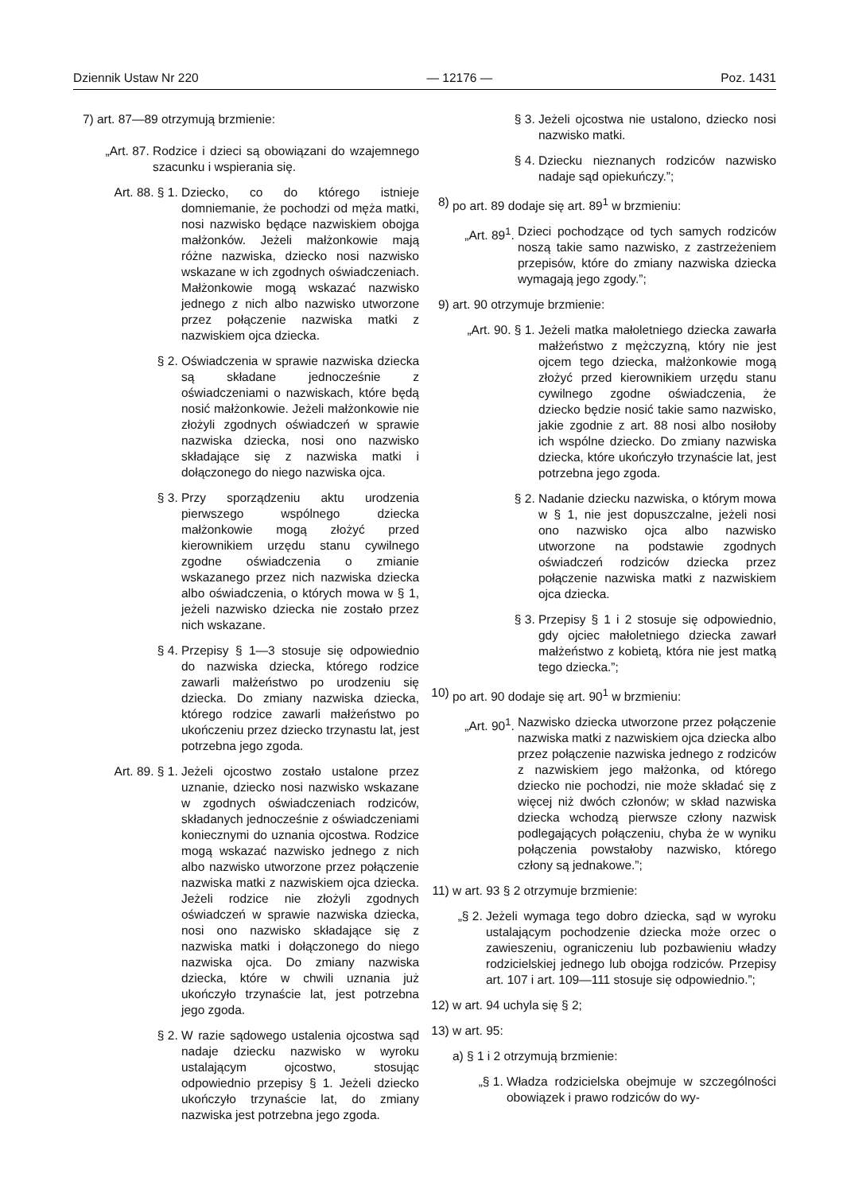Dziennik Ustaw Nr 220 — 12176 — Poz. 1431
7) art. 87—89 otrzymują brzmienie:
„Art. 87. Rodzice i dzieci są obowiązani do wzajemnego szacunku i wspierania się.
Art. 88. § 1. Dziecko, co do którego istnieje domniemanie, że pochodzi od męża matki, nosi nazwisko będące nazwiskiem obojga małżonków. Jeżeli małżonkowie mają różne nazwiska, dziecko nosi nazwisko wskazane w ich zgodnych oświadczeniach. Małżonkowie mogą wskazać nazwisko jednego z nich albo nazwisko utworzone przez połączenie nazwiska matki z nazwiskiem ojca dziecka.
§ 2. Oświadczenia w sprawie nazwiska dziecka są składane jednocześnie z oświadczeniami o nazwiskach, które będą nosić małżonkowie. Jeżeli małżonkowie nie złożyli zgodnych oświadczeń w sprawie nazwiska dziecka, nosi ono nazwisko składające się z nazwiska matki i dołączonego do niego nazwiska ojca.
§ 3. Przy sporządzeniu aktu urodzenia pierwszego wspólnego dziecka małżonkowie mogą złożyć przed kierownikiem urzędu stanu cywilnego zgodne oświadczenia o zmianie wskazanego przez nich nazwiska dziecka albo oświadczenia, o których mowa w § 1, jeżeli nazwisko dziecka nie zostało przez nich wskazane.
§ 4. Przepisy § 1—3 stosuje się odpowiednio do nazwiska dziecka, którego rodzice zawarli małżeństwo po urodzeniu się dziecka. Do zmiany nazwiska dziecka, którego rodzice zawarli małżeństwo po ukończeniu przez dziecko trzynastu lat, jest potrzebna jego zgoda.
Art. 89. § 1. Jeżeli ojcostwo zostało ustalone przez uznanie, dziecko nosi nazwisko wskazane w zgodnych oświadczeniach rodziców, składanych jednocześnie z oświadczeniami koniecznymi do uznania ojcostwa. Rodzice mogą wskazać nazwisko jednego z nich albo nazwisko utworzone przez połączenie nazwiska matki z nazwiskiem ojca dziecka. Jeżeli rodzice nie złożyli zgodnych oświadczeń w sprawie nazwiska dziecka, nosi ono nazwisko składające się z nazwiska matki i dołączonego do niego nazwiska ojca. Do zmiany nazwiska dziecka, które w chwili uznania już ukończyło trzynaście lat, jest potrzebna jego zgoda.
§ 2. W razie sądowego ustalenia ojcostwa sąd nadaje dziecku nazwisko w wyroku ustalającym ojcostwo, stosując odpowiednio przepisy § 1. Jeżeli dziecko ukończyło trzynaście lat, do zmiany nazwiska jest potrzebna jego zgoda.
§ 3. Jeżeli ojcostwa nie ustalono, dziecko nosi nazwisko matki.
§ 4. Dziecku nieznanych rodziców nazwisko nadaje sąd opiekuńczy.”;
8) po art. 89 dodaje się art. 89<sup>1</sup> w brzmieniu:
„Art. 89<sup>1</sup>. Dzieci pochodzące od tych samych rodziców noszą takie samo nazwisko, z zastrzeżeniem przepisów, które do zmiany nazwiska dziecka wymagają jego zgody.”;
9) art. 90 otrzymuje brzmienie:
„Art. 90. § 1. Jeżeli matka małoletniego dziecka zawarła małżeństwo z mężczyzną, który nie jest ojcem tego dziecka, małżonkowie mogą złożyć przed kierownikiem urzędu stanu cywilnego zgodne oświadczenia, że dziecko będzie nosić takie samo nazwisko, jakie zgodnie z art. 88 nosi albo nosiłoby ich wspólne dziecko. Do zmiany nazwiska dziecka, które ukończyło trzynaście lat, jest potrzebna jego zgoda.
§ 2. Nadanie dziecku nazwiska, o którym mowa w § 1, nie jest dopuszczalne, jeżeli nosi ono nazwisko ojca albo nazwisko utworzone na podstawie zgodnych oświadczeń rodziców dziecka przez połączenie nazwiska matki z nazwiskiem ojca dziecka.
§ 3. Przepisy § 1 i 2 stosuje się odpowiednio, gdy ojciec małoletniego dziecka zawarł małżeństwo z kobietą, która nie jest matką tego dziecka.”;
10) po art. 90 dodaje się art. 90<sup>1</sup> w brzmieniu:
„Art. 90<sup>1</sup>. Nazwisko dziecka utworzone przez połączenie nazwiska matki z nazwiskiem ojca dziecka albo przez połączenie nazwiska jednego z rodziców z nazwiskiem jego małżonka, od którego dziecko nie pochodzi, nie może składać się z więcej niż dwóch członów; w skład nazwiska dziecka wchodzą pierwsze człony nazwisk podlegających połączeniu, chyba że w wyniku połączenia powstałoby nazwisko, którego człony są jednakowe.”;
11) w art. 93 § 2 otrzymuje brzmienie:
„§ 2. Jeżeli wymaga tego dobro dziecka, sąd w wyroku ustalającym pochodzenie dziecka może orzec o zawieszeniu, ograniczeniu lub pozbawieniu władzy rodzicielskiej jednego lub obojga rodziców. Przepisy art. 107 i art. 109—111 stosuje się odpowiednio.”;
12) w art. 94 uchyla się § 2;
13) w art. 95:
a) § 1 i 2 otrzymują brzmienie:
„§ 1. Władza rodzicielska obejmuje w szczególności obowiązek i prawo rodziców do wy-